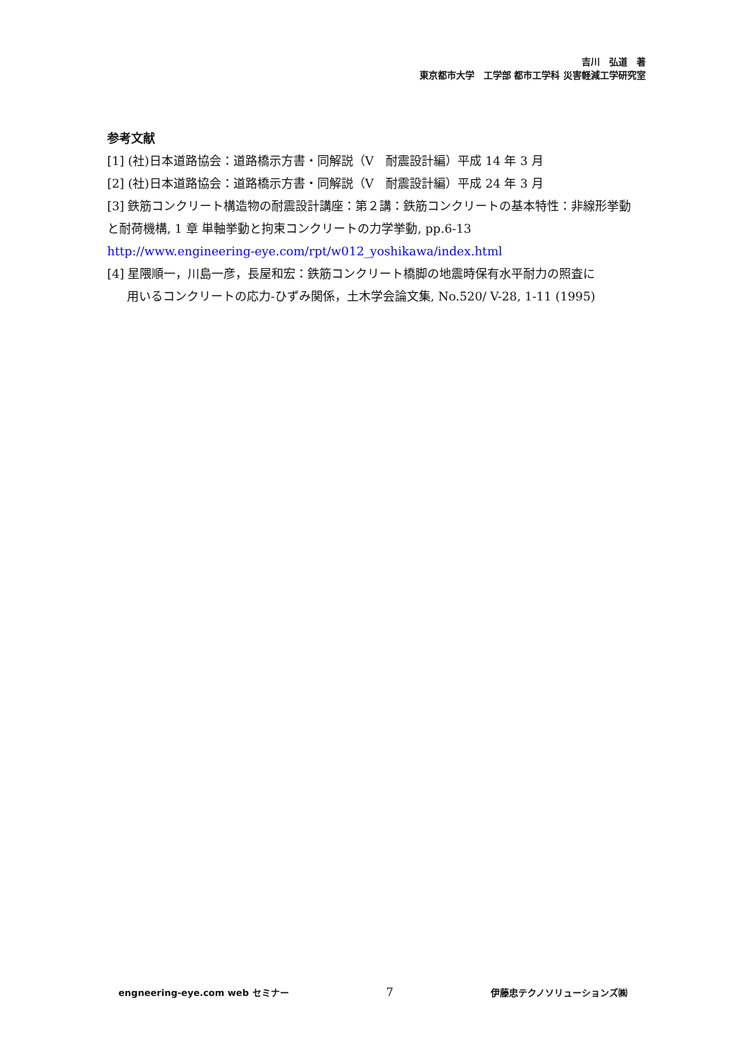吉川　弘道　著
東京都市大学　工学部 都市工学科 災害軽減工学研究室
参考文献
[1] (社)日本道路協会：道路橋示方書・同解説（V　耐震設計編）平成 14 年 3 月
[2] (社)日本道路協会：道路橋示方書・同解説（V　耐震設計編）平成 24 年 3 月
[3] 鉄筋コンクリート構造物の耐震設計講座：第２講：鉄筋コンクリートの基本特性：非線形挙動と耐荷機構, 1 章 単軸挙動と拘束コンクリートの力学挙動, pp.6-13
http://www.engineering-eye.com/rpt/w012_yoshikawa/index.html
[4] 星隈順一，川島一彦，長屋和宏：鉄筋コンクリート橋脚の地震時保有水平耐力の照査に
用いるコンクリートの応力-ひずみ関係，土木学会論文集, No.520/ V-28, 1-11 (1995)
engneering-eye.com web セミナー 7 伊藤忠テクノソリューションズ㈱